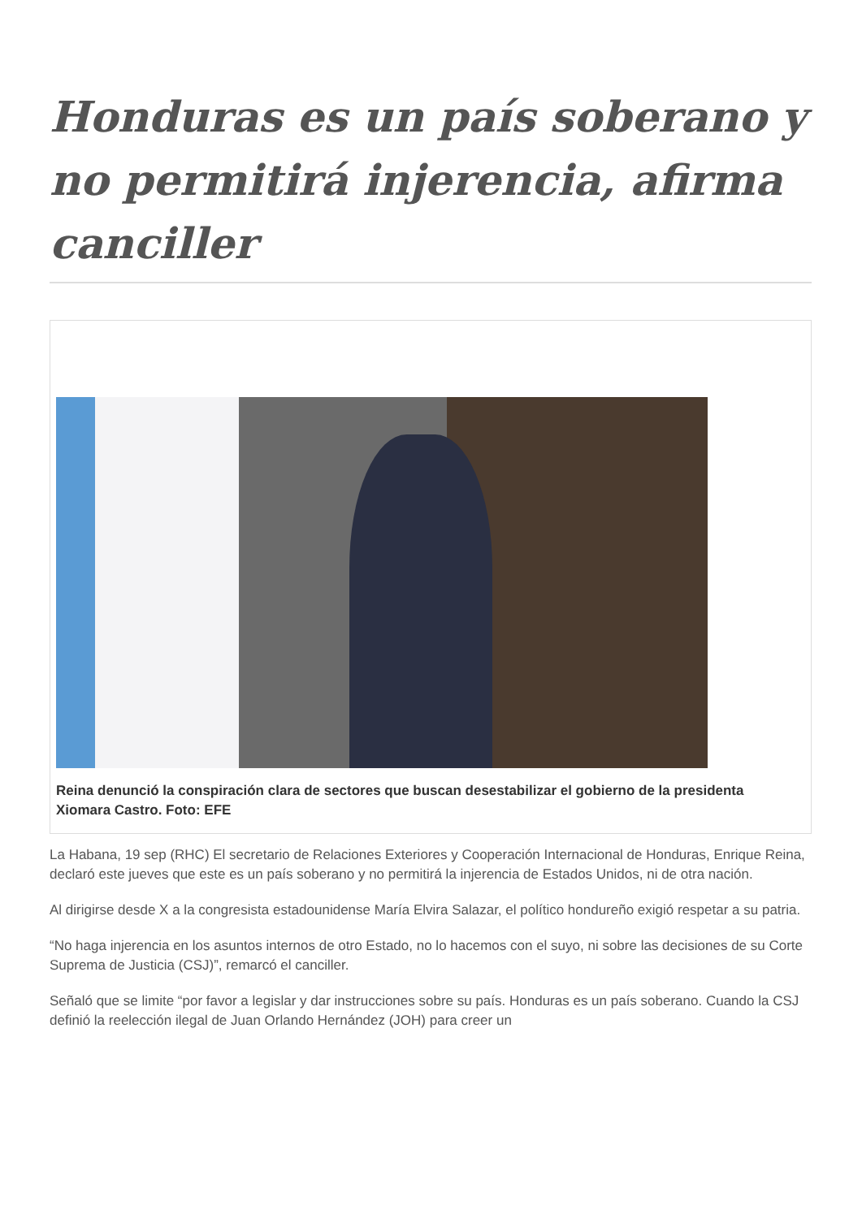Honduras es un país soberano y no permitirá injerencia, afirma canciller
Reina denunció la conspiración clara de sectores que buscan desestabilizar el gobierno de la presidenta Xiomara Castro. Foto: EFE
La Habana, 19 sep (RHC) El secretario de Relaciones Exteriores y Cooperación Internacional de Honduras, Enrique Reina, declaró este jueves que este es un país soberano y no permitirá la injerencia de Estados Unidos, ni de otra nación.
Al dirigirse desde X a la congresista estadounidense María Elvira Salazar, el político hondureño exigió respetar a su patria.
“No haga injerencia en los asuntos internos de otro Estado, no lo hacemos con el suyo, ni sobre las decisiones de su Corte Suprema de Justicia (CSJ)”, remarcó el canciller.
Señaló que se limite “por favor a legislar y dar instrucciones sobre su país. Honduras es un país soberano. Cuando la CSJ definió la reelección ilegal de Juan Orlando Hernández (JOH) para creer un